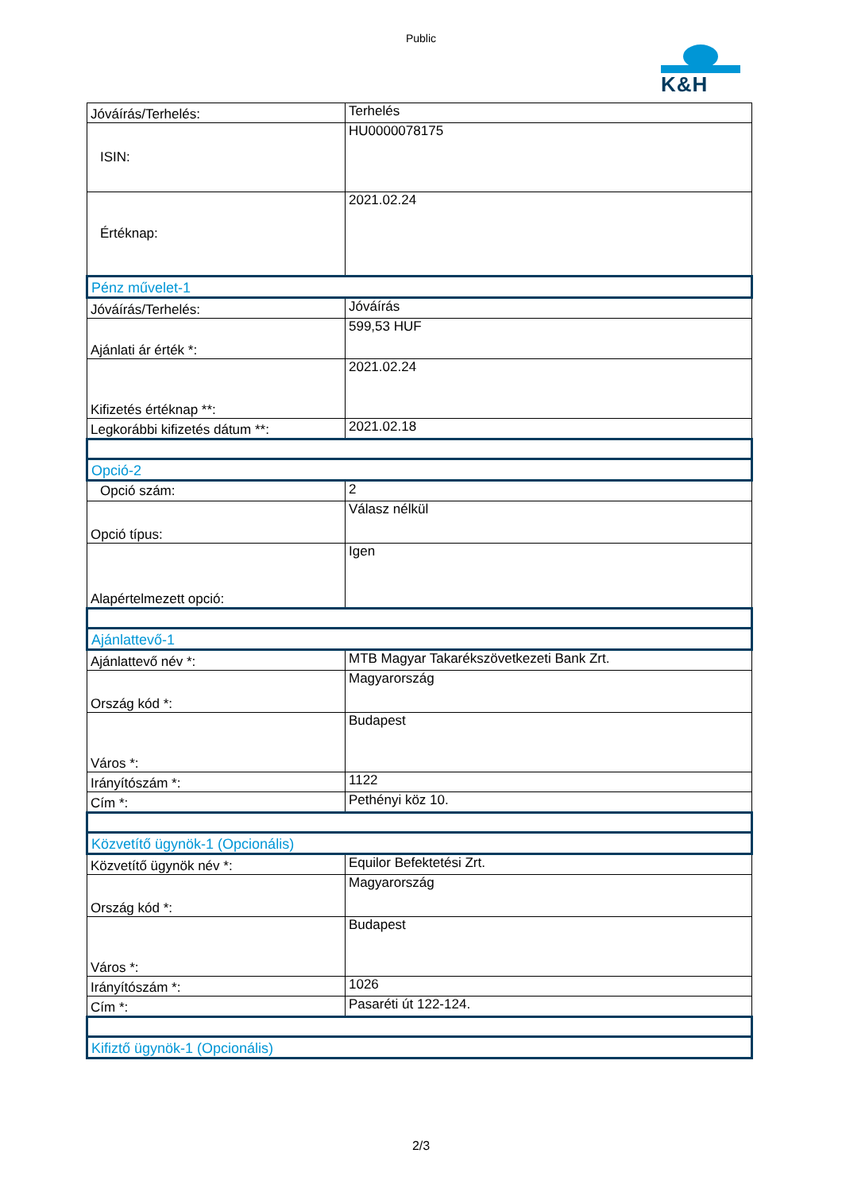Public
K&H
| Jóváírás/Terhelés: | Terhelés |
| ISIN: | HU0000078175 |
| Értéknap: | 2021.02.24 |
| Pénz művelet-1 | |
| Jóváírás/Terhelés: | Jóváírás |
| Ajánlati ár érték *: | 599,53 HUF |
| Kifizetés értéknap **: | 2021.02.24 |
| Legkorábbi kifizetés dátum **: | 2021.02.18 |
| Opció-2 | |
| Opció szám: | 2 |
| Opció típus: | Válasz nélkül |
| Alapértelmezett opció: | Igen |
| Ajánlattevő-1 | |
| Ajánlattevő név *: | MTB Magyar Takarékszövetkezeti Bank Zrt. |
| Ország kód *: | Magyarország |
| Város *: | Budapest |
| Irányítószám *: | 1122 |
| Cím *: | Pethényi köz 10. |
| Közvetítő ügynök-1 (Opcionális) | |
| Közvetítő ügynök név *: | Equilor Befektetési Zrt. |
| Ország kód *: | Magyarország |
| Város *: | Budapest |
| Irányítószám *: | 1026 |
| Cím *: | Pasaréti út 122-124. |
| Kifiztő ügynök-1 (Opcionális) | |
2/3